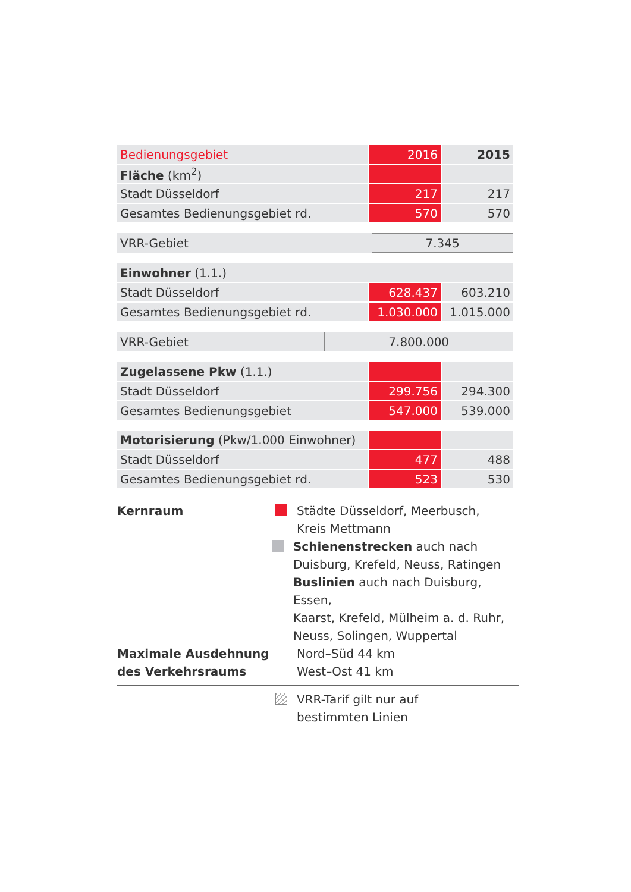| Bedienungsgebiet | 2016 | 2015 |
| Fläche (km<sup>2</sup>) | | |
| Stadt Düsseldorf | 217 | 217 |
| Gesamtes Bedienungsgebiet rd. | 570 | 570 |
| VRR-Gebiet | 7.345 |
| Einwohner (1.1.) | | |
| Stadt Düsseldorf | 628.437 | 603.210 |
| Gesamtes Bedienungsgebiet rd. | 1.030.000 | 1.015.000 |
| VRR-Gebiet | 7.800.000 |
| Zugelassene Pkw (1.1.) | | |
| Stadt Düsseldorf | 299.756 | 294.300 |
| Gesamtes Bedienungsgebiet | 547.000 | 539.000 |
| Motorisierung (Pkw/1.000 Einwohner) | | |
| Stadt Düsseldorf | 477 | 488 |
| Gesamtes Bedienungsgebiet rd. | 523 | 530 |
Kernraum Städte Düsseldorf, Meerbusch,
Kreis Mettmann
Schienenstrecken auch nach
Duisburg, Krefeld, Neuss, Ratingen
Buslinien auch nach Duisburg, Essen,
Kaarst, Krefeld, Mülheim a. d. Ruhr,
Neuss, Solingen, Wuppertal
Maximale Ausdehnung
des Verkehrsraums
Nord–Süd 44 km
West–Ost 41 km
VRR-Tarif gilt nur auf
bestimmten Linien